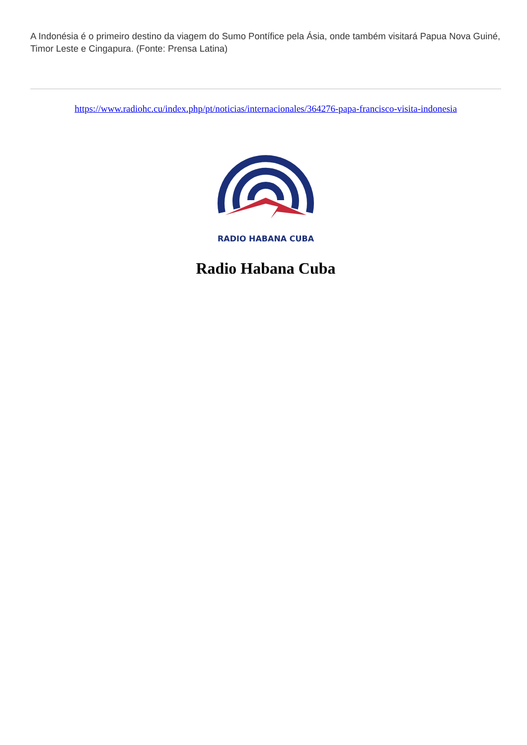A Indonésia é o primeiro destino da viagem do Sumo Pontífice pela Ásia, onde também visitará Papua Nova Guiné, Timor Leste e Cingapura. (Fonte: Prensa Latina)
https://www.radiohc.cu/index.php/pt/noticias/internacionales/364276-papa-francisco-visita-indonesia
RADIO HABANA CUBA
Radio Habana Cuba